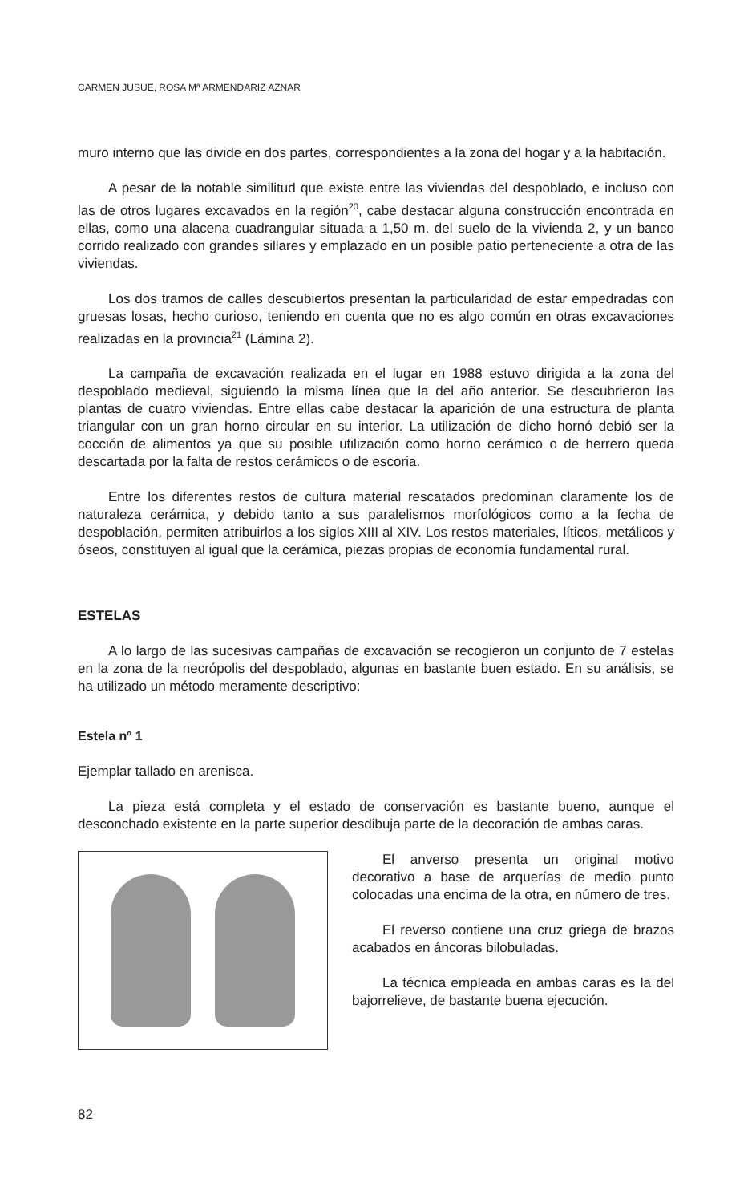CARMEN JUSUE, ROSA Mª ARMENDARIZ AZNAR
muro interno que las divide en dos partes, correspondientes a la zona del hogar y a la habitación.
A pesar de la notable similitud que existe entre las viviendas del despoblado, e incluso con las de otros lugares excavados en la región<sup>20</sup>, cabe destacar alguna construcción encontrada en ellas, como una alacena cuadrangular situada a 1,50 m. del suelo de la vivienda 2, y un banco corrido realizado con grandes sillares y emplazado en un posible patio perteneciente a otra de las viviendas.
Los dos tramos de calles descubiertos presentan la particularidad de estar empedradas con gruesas losas, hecho curioso, teniendo en cuenta que no es algo común en otras excavaciones realizadas en la provincia<sup>21</sup> (Lámina 2).
La campaña de excavación realizada en el lugar en 1988 estuvo dirigida a la zona del despoblado medieval, siguiendo la misma línea que la del año anterior. Se descubrieron las plantas de cuatro viviendas. Entre ellas cabe destacar la aparición de una estructura de planta triangular con un gran horno circular en su interior. La utilización de dicho hornó debió ser la cocción de alimentos ya que su posible utilización como horno cerámico o de herrero queda descartada por la falta de restos cerámicos o de escoria.
Entre los diferentes restos de cultura material rescatados predominan claramente los de naturaleza cerámica, y debido tanto a sus paralelismos morfológicos como a la fecha de despoblación, permiten atribuirlos a los siglos XIII al XIV. Los restos materiales, líticos, metálicos y óseos, constituyen al igual que la cerámica, piezas propias de economía fundamental rural.
ESTELAS
A lo largo de las sucesivas campañas de excavación se recogieron un conjunto de 7 estelas en la zona de la necrópolis del despoblado, algunas en bastante buen estado. En su análisis, se ha utilizado un método meramente descriptivo:
Estela nº 1
Ejemplar tallado en arenisca.
La pieza está completa y el estado de conservación es bastante bueno, aunque el desconchado existente en la parte superior desdibuja parte de la decoración de ambas caras.
El anverso presenta un original motivo decorativo a base de arquerías de medio punto colocadas una encima de la otra, en número de tres.
El reverso contiene una cruz griega de brazos acabados en áncoras bilobuladas.
La técnica empleada en ambas caras es la del bajorrelieve, de bastante buena ejecución.
82